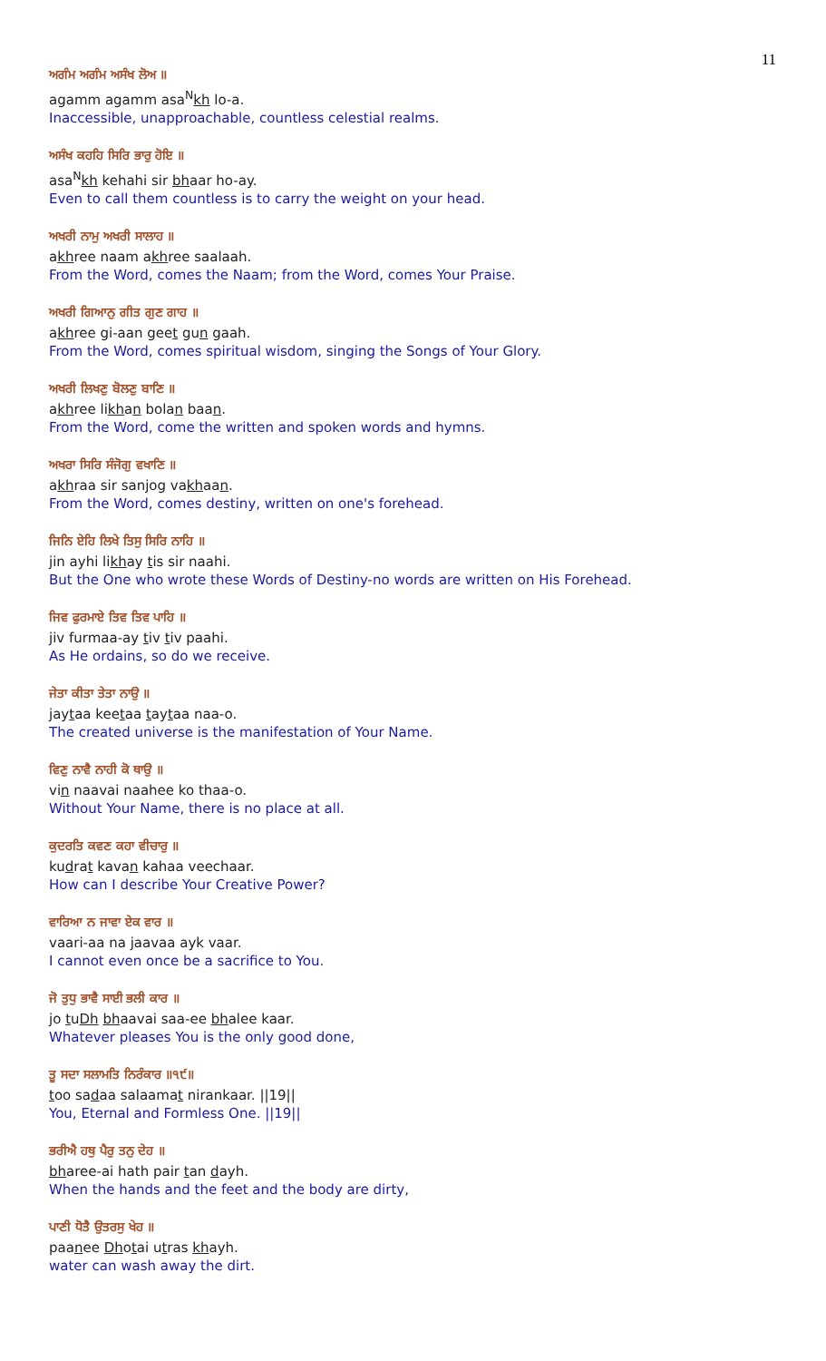11
ਅਗੰਮ ਅਗੰਮ ਅਸੰਖ ਲੋਅ ॥
agamm agamm asa<sup>N</sup>kh lo-a.
Inaccessible, unapproachable, countless celestial realms.
ਅਸੰਖ ਕਹਹਿ ਸਿਰਿ ਭਾਰੁ ਹੋਇ ॥
asa<sup>N</sup>kh kehahi sir bhaar ho-ay.
Even to call them countless is to carry the weight on your head.
ਅਖਰੀ ਨਾਮੁ ਅਖਰੀ ਸਾਲਾਹ ॥
akhree naam akhree saalaah.
From the Word, comes the Naam; from the Word, comes Your Praise.
ਅਖਰੀ ਗਿਆਨੁ ਗੀਤ ਗੁਣ ਗਾਹ ॥
akhree gi-aan geet gun gaah.
From the Word, comes spiritual wisdom, singing the Songs of Your Glory.
ਅਖਰੀ ਲਿਖਣੁ ਬੋਲਣੁ ਬਾਣਿ ॥
akhree likhan bolan baan.
From the Word, come the written and spoken words and hymns.
ਅਖਰਾ ਸਿਰਿ ਸੰਜੋਗੁ ਵਖਾਣਿ ॥
akhraa sir sanjog vakhaan.
From the Word, comes destiny, written on one's forehead.
ਜਿਨਿ ਏਹਿ ਲਿਖੇ ਤਿਸੁ ਸਿਰਿ ਨਾਹਿ ॥
jin ayhi likhay tis sir naahi.
But the One who wrote these Words of Destiny-no words are written on His Forehead.
ਜਿਵ ਫੁਰਮਾਏ ਤਿਵ ਤਿਵ ਪਾਹਿ ॥
jiv furmaa-ay tiv tiv paahi.
As He ordains, so do we receive.
ਜੇਤਾ ਕੀਤਾ ਤੇਤਾ ਨਾਉ ॥
jaytaa keetaa taytaa naa-o.
The created universe is the manifestation of Your Name.
ਵਿਣੁ ਨਾਵੈ ਨਾਹੀ ਕੋ ਥਾਉ ॥
vin naavai naahee ko thaa-o.
Without Your Name, there is no place at all.
ਕੁਦਰਤਿ ਕਵਣ ਕਹਾ ਵੀਚਾਰੁ ॥
kudrat kavan kahaa veechaar.
How can I describe Your Creative Power?
ਵਾਰਿਆ ਨ ਜਾਵਾ ਏਕ ਵਾਰ ॥
vaari-aa na jaavaa ayk vaar.
I cannot even once be a sacrifice to You.
ਜੋ ਤੁਧੁ ਭਾਵੈ ਸਾਈ ਭਲੀ ਕਾਰ ॥
jo tuDh bhaavai saa-ee bhalee kaar.
Whatever pleases You is the only good done,
ਤੂ ਸਦਾ ਸਲਾਮਤਿ ਨਿਰੰਕਾਰ ॥੧੯॥
too sadaa salaamat nirankaar. ||19||
You, Eternal and Formless One. ||19||
ਭਰੀਐ ਹਥੁ ਪੈਰੁ ਤਨੁ ਦੇਹ ॥
bharee-ai hath pair tan dayh.
When the hands and the feet and the body are dirty,
ਪਾਣੀ ਧੋਤੈ ਉਤਰਸੁ ਖੇਹ ॥
paanee Dhotai utras khayh.
water can wash away the dirt.